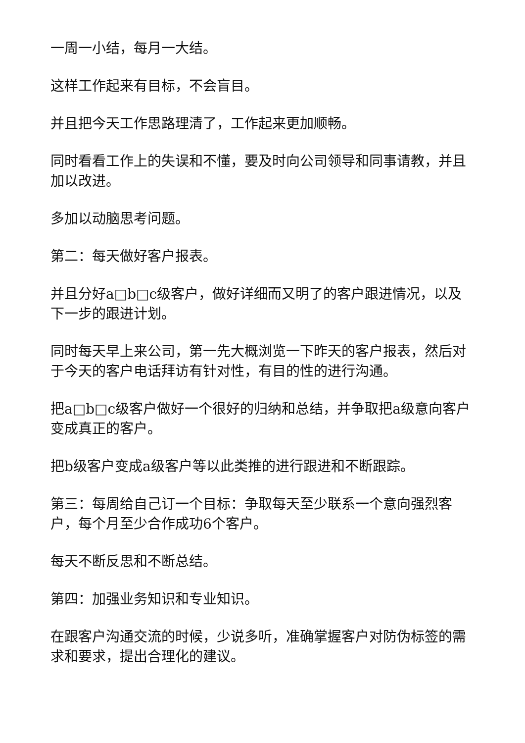一周一小结，每月一大结。
这样工作起来有目标，不会盲目。
并且把今天工作思路理清了，工作起来更加顺畅。
同时看看工作上的失误和不懂，要及时向公司领导和同事请教，并且加以改进。
多加以动脑思考问题。
第二：每天做好客户报表。
并且分好a□b□c级客户，做好详细而又明了的客户跟进情况，以及下一步的跟进计划。
同时每天早上来公司，第一先大概浏览一下昨天的客户报表，然后对于今天的客户电话拜访有针对性，有目的性的进行沟通。
把a□b□c级客户做好一个很好的归纳和总结，并争取把a级意向客户变成真正的客户。
把b级客户变成a级客户等以此类推的进行跟进和不断跟踪。
第三：每周给自己订一个目标：争取每天至少联系一个意向强烈客户，每个月至少合作成功6个客户。
每天不断反思和不断总结。
第四：加强业务知识和专业知识。
在跟客户沟通交流的时候，少说多听，准确掌握客户对防伪标签的需求和要求，提出合理化的建议。